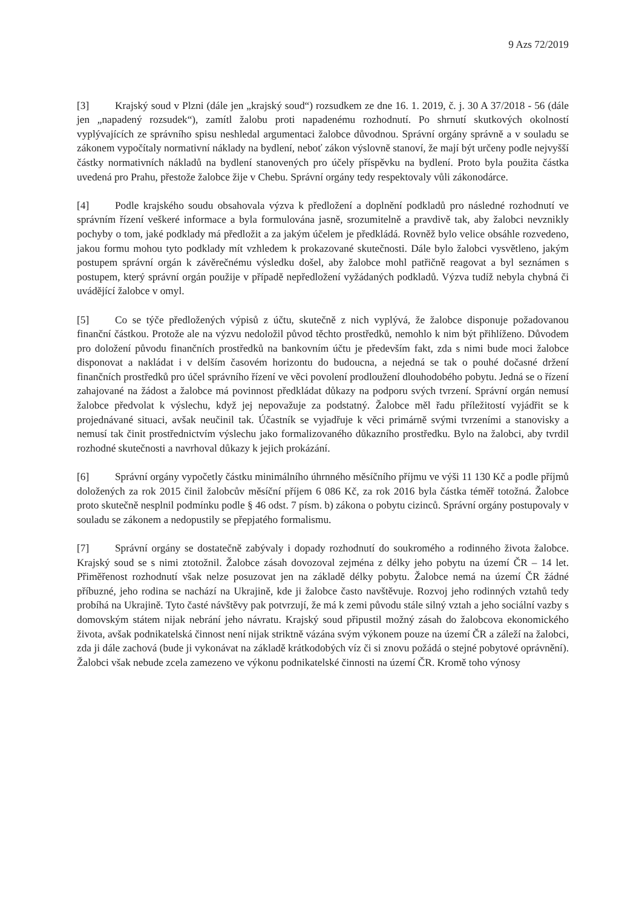9 Azs 72/2019
[3] Krajský soud v Plzni (dále jen „krajský soud“) rozsudkem ze dne 16. 1. 2019, č. j. 30 A 37/2018 - 56 (dále jen „napadený rozsudek“), zamítl žalobu proti napadenému rozhodnutí. Po shrnutí skutkových okolností vyplývajících ze správního spisu neshledal argumentaci žalobce důvodnou. Správní orgány správně a v souladu se zákonem vypočítaly normativní náklady na bydlení, neboť zákon výslovně stanoví, že mají být určeny podle nejvyšší částky normativních nákladů na bydlení stanovených pro účely příspěvku na bydlení. Proto byla použita částka uvedená pro Prahu, přestože žalobce žije v Chebu. Správní orgány tedy respektovaly vůli zákonodárce.
[4] Podle krajského soudu obsahovala výzva k předložení a doplnění podkladů pro následné rozhodnutí ve správním řízení veškeré informace a byla formulována jasně, srozumitelně a pravdivě tak, aby žalobci nevznikly pochyby o tom, jaké podklady má předložit a za jakým účelem je předkládá. Rovněž bylo velice obsáhle rozvedeno, jakou formu mohou tyto podklady mít vzhledem k prokazované skutečnosti. Dále bylo žalobci vysvětleno, jakým postupem správní orgán k závěrečnému výsledku došel, aby žalobce mohl patřičně reagovat a byl seznámen s postupem, který správní orgán použije v případě nepředložení vyžádaných podkladů. Výzva tudíž nebyla chybná či uvádějící žalobce v omyl.
[5] Co se týče předložených výpisů z účtu, skutečně z nich vyplývá, že žalobce disponuje požadovanou finanční částkou. Protože ale na výzvu nedoložil původ těchto prostředků, nemohlo k nim být přihlíženo. Důvodem pro doložení původu finančních prostředků na bankovním účtu je především fakt, zda s nimi bude moci žalobce disponovat a nakládat i v delším časovém horizontu do budoucna, a nejedná se tak o pouhé dočasné držení finančních prostředků pro účel správního řízení ve věci povolení prodloužení dlouhodobého pobytu. Jedná se o řízení zahajované na žádost a žalobce má povinnost předkládat důkazy na podporu svých tvrzení. Správní orgán nemusí žalobce předvolat k výslechu, když jej nepovažuje za podstatný. Žalobce měl řadu příležitostí vyjádřit se k projednávané situaci, avšak neučinil tak. Účastník se vyjadřuje k věci primárně svými tvrzeními a stanovisky a nemusí tak činit prostřednictvím výslechu jako formalizovaného důkazního prostředku. Bylo na žalobci, aby tvrdil rozhodné skutečnosti a navrhoval důkazy k jejich prokázání.
[6] Správní orgány vypočetly částku minimálního úhrnného měsíčního příjmu ve výši 11 130 Kč a podle příjmů doložených za rok 2015 činil žalobcův měsíční příjem 6 086 Kč, za rok 2016 byla částka téměř totožná. Žalobce proto skutečně nesplnil podmínku podle § 46 odst. 7 písm. b) zákona o pobytu cizinců. Správní orgány postupovaly v souladu se zákonem a nedopustily se přepjatého formalismu.
[7] Správní orgány se dostatečně zabývaly i dopady rozhodnutí do soukromého a rodinného života žalobce. Krajský soud se s nimi ztotožnil. Žalobce zásah dovozoval zejména z délky jeho pobytu na území ČR – 14 let. Přiměřenost rozhodnutí však nelze posuzovat jen na základě délky pobytu. Žalobce nemá na území ČR žádné příbuzné, jeho rodina se nachází na Ukrajině, kde ji žalobce často navštěvuje. Rozvoj jeho rodinných vztahů tedy probíhá na Ukrajině. Tyto časté návštěvy pak potvrzují, že má k zemi původu stále silný vztah a jeho sociální vazby s domovským státem nijak nebrání jeho návratu. Krajský soud připustil možný zásah do žalobcova ekonomického života, avšak podnikatelská činnost není nijak striktně vázána svým výkonem pouze na území ČR a záleží na žalobci, zda ji dále zachová (bude ji vykonávat na základě krátkodobých víz či si znovu požádá o stejné pobytové oprávnění). Žalobci však nebude zcela zamezeno ve výkonu podnikatelské činnosti na území ČR. Kromě toho výnosy